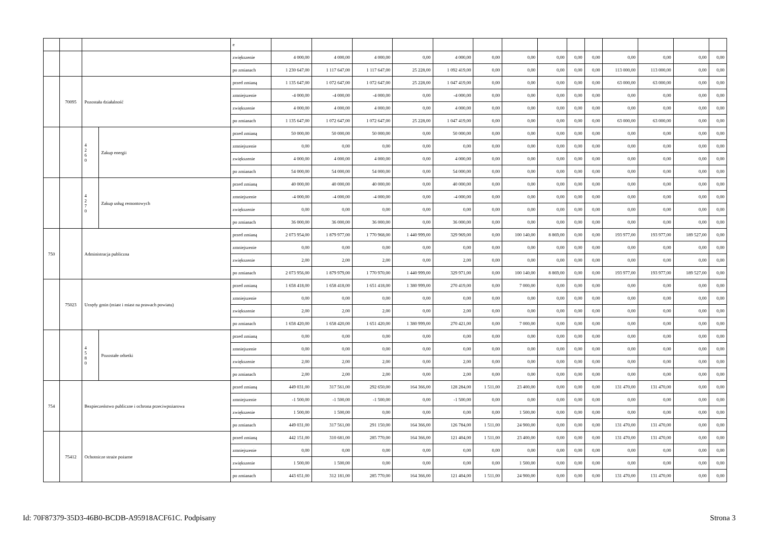| | | | | e | | | | | | | | | | | | | | |
| | | | | zwiększenie | 4 000,00 | 4 000,00 | 4 000,00 | 0,00 | 4 000,00 | 0,00 | 0,00 | 0,00 | 0,00 | 0,00 | 0,00 | 0,00 | 0,00 | 0,00 |
| | | | | po zmianach | 1 230 647,00 | 1 117 647,00 | 1 117 647,00 | 25 228,00 | 1 092 419,00 | 0,00 | 0,00 | 0,00 | 0,00 | 0,00 | 113 000,00 | 113 000,00 | 0,00 | 0,00 |
| | 70095 | Pozostała działalność | | przed zmianą | 1 135 647,00 | 1 072 647,00 | 1 072 647,00 | 25 228,00 | 1 047 419,00 | 0,00 | 0,00 | 0,00 | 0,00 | 0,00 | 63 000,00 | 63 000,00 | 0,00 | 0,00 |
| | | | | zmniejszenie | -4 000,00 | -4 000,00 | -4 000,00 | 0,00 | -4 000,00 | 0,00 | 0,00 | 0,00 | 0,00 | 0,00 | 0,00 | 0,00 | 0,00 | 0,00 |
| | | | | zwiększenie | 4 000,00 | 4 000,00 | 4 000,00 | 0,00 | 4 000,00 | 0,00 | 0,00 | 0,00 | 0,00 | 0,00 | 0,00 | 0,00 | 0,00 | 0,00 |
| | | | | po zmianach | 1 135 647,00 | 1 072 647,00 | 1 072 647,00 | 25 228,00 | 1 047 419,00 | 0,00 | 0,00 | 0,00 | 0,00 | 0,00 | 63 000,00 | 63 000,00 | 0,00 | 0,00 |
| | | 4 2 6 0 | Zakup energii | przed zmianą | 50 000,00 | 50 000,00 | 50 000,00 | 0,00 | 50 000,00 | 0,00 | 0,00 | 0,00 | 0,00 | 0,00 | 0,00 | 0,00 | 0,00 | 0,00 |
| | | | | zmniejszenie | 0,00 | 0,00 | 0,00 | 0,00 | 0,00 | 0,00 | 0,00 | 0,00 | 0,00 | 0,00 | 0,00 | 0,00 | 0,00 | 0,00 |
| | | | | zwiększenie | 4 000,00 | 4 000,00 | 4 000,00 | 0,00 | 4 000,00 | 0,00 | 0,00 | 0,00 | 0,00 | 0,00 | 0,00 | 0,00 | 0,00 | 0,00 |
| | | | | po zmianach | 54 000,00 | 54 000,00 | 54 000,00 | 0,00 | 54 000,00 | 0,00 | 0,00 | 0,00 | 0,00 | 0,00 | 0,00 | 0,00 | 0,00 | 0,00 |
| | | 4 2 7 0 | Zakup usług remontowych | przed zmianą | 40 000,00 | 40 000,00 | 40 000,00 | 0,00 | 40 000,00 | 0,00 | 0,00 | 0,00 | 0,00 | 0,00 | 0,00 | 0,00 | 0,00 | 0,00 |
| | | | | zmniejszenie | -4 000,00 | -4 000,00 | -4 000,00 | 0,00 | -4 000,00 | 0,00 | 0,00 | 0,00 | 0,00 | 0,00 | 0,00 | 0,00 | 0,00 | 0,00 |
| | | | | zwiększenie | 0,00 | 0,00 | 0,00 | 0,00 | 0,00 | 0,00 | 0,00 | 0,00 | 0,00 | 0,00 | 0,00 | 0,00 | 0,00 | 0,00 |
| | | | | po zmianach | 36 000,00 | 36 000,00 | 36 000,00 | 0,00 | 36 000,00 | 0,00 | 0,00 | 0,00 | 0,00 | 0,00 | 0,00 | 0,00 | 0,00 | 0,00 |
| 750 | | Administracja publiczna | | przed zmianą | 2 073 954,00 | 1 879 977,00 | 1 770 968,00 | 1 440 999,00 | 329 969,00 | 0,00 | 100 140,00 | 8 869,00 | 0,00 | 0,00 | 193 977,00 | 193 977,00 | 189 527,00 | 0,00 |
| | | | | zmniejszenie | 0,00 | 0,00 | 0,00 | 0,00 | 0,00 | 0,00 | 0,00 | 0,00 | 0,00 | 0,00 | 0,00 | 0,00 | 0,00 | 0,00 |
| | | | | zwiększenie | 2,00 | 2,00 | 2,00 | 0,00 | 2,00 | 0,00 | 0,00 | 0,00 | 0,00 | 0,00 | 0,00 | 0,00 | 0,00 | 0,00 |
| | | | | po zmianach | 2 073 956,00 | 1 879 979,00 | 1 770 970,00 | 1 440 999,00 | 329 971,00 | 0,00 | 100 140,00 | 8 869,00 | 0,00 | 0,00 | 193 977,00 | 193 977,00 | 189 527,00 | 0,00 |
| | 75023 | Urzędy gmin (miast i miast na prawach powiatu) | | przed zmianą | 1 658 418,00 | 1 658 418,00 | 1 651 418,00 | 1 380 999,00 | 270 419,00 | 0,00 | 7 000,00 | 0,00 | 0,00 | 0,00 | 0,00 | 0,00 | 0,00 | 0,00 |
| | | | | zmniejszenie | 0,00 | 0,00 | 0,00 | 0,00 | 0,00 | 0,00 | 0,00 | 0,00 | 0,00 | 0,00 | 0,00 | 0,00 | 0,00 | 0,00 |
| | | | | zwiększenie | 2,00 | 2,00 | 2,00 | 0,00 | 2,00 | 0,00 | 0,00 | 0,00 | 0,00 | 0,00 | 0,00 | 0,00 | 0,00 | 0,00 |
| | | | | po zmianach | 1 658 420,00 | 1 658 420,00 | 1 651 420,00 | 1 380 999,00 | 270 421,00 | 0,00 | 7 000,00 | 0,00 | 0,00 | 0,00 | 0,00 | 0,00 | 0,00 | 0,00 |
| | | 4 5 8 0 | Pozostałe odsetki | przed zmianą | 0,00 | 0,00 | 0,00 | 0,00 | 0,00 | 0,00 | 0,00 | 0,00 | 0,00 | 0,00 | 0,00 | 0,00 | 0,00 | 0,00 |
| | | | | zmniejszenie | 0,00 | 0,00 | 0,00 | 0,00 | 0,00 | 0,00 | 0,00 | 0,00 | 0,00 | 0,00 | 0,00 | 0,00 | 0,00 | 0,00 |
| | | | | zwiększenie | 2,00 | 2,00 | 2,00 | 0,00 | 2,00 | 0,00 | 0,00 | 0,00 | 0,00 | 0,00 | 0,00 | 0,00 | 0,00 | 0,00 |
| | | | | po zmianach | 2,00 | 2,00 | 2,00 | 0,00 | 2,00 | 0,00 | 0,00 | 0,00 | 0,00 | 0,00 | 0,00 | 0,00 | 0,00 | 0,00 |
| 754 | | Bezpieczeństwo publiczne i ochrona przeciwpożarowa | | przed zmianą | 449 031,00 | 317 561,00 | 292 650,00 | 164 366,00 | 128 284,00 | 1 511,00 | 23 400,00 | 0,00 | 0,00 | 0,00 | 131 470,00 | 131 470,00 | 0,00 | 0,00 |
| | | | | zmniejszenie | -1 500,00 | -1 500,00 | -1 500,00 | 0,00 | -1 500,00 | 0,00 | 0,00 | 0,00 | 0,00 | 0,00 | 0,00 | 0,00 | 0,00 | 0,00 |
| | | | | zwiększenie | 1 500,00 | 1 500,00 | 0,00 | 0,00 | 0,00 | 0,00 | 1 500,00 | 0,00 | 0,00 | 0,00 | 0,00 | 0,00 | 0,00 | 0,00 |
| | | | | po zmianach | 449 031,00 | 317 561,00 | 291 150,00 | 164 366,00 | 126 784,00 | 1 511,00 | 24 900,00 | 0,00 | 0,00 | 0,00 | 131 470,00 | 131 470,00 | 0,00 | 0,00 |
| | 75412 | Ochotnicze straże pożarne | | przed zmianą | 442 151,00 | 310 681,00 | 285 770,00 | 164 366,00 | 121 404,00 | 1 511,00 | 23 400,00 | 0,00 | 0,00 | 0,00 | 131 470,00 | 131 470,00 | 0,00 | 0,00 |
| | | | | zmniejszenie | 0,00 | 0,00 | 0,00 | 0,00 | 0,00 | 0,00 | 0,00 | 0,00 | 0,00 | 0,00 | 0,00 | 0,00 | 0,00 | 0,00 |
| | | | | zwiększenie | 1 500,00 | 1 500,00 | 0,00 | 0,00 | 0,00 | 0,00 | 1 500,00 | 0,00 | 0,00 | 0,00 | 0,00 | 0,00 | 0,00 | 0,00 |
| | | | | po zmianach | 443 651,00 | 312 181,00 | 285 770,00 | 164 366,00 | 121 404,00 | 1 511,00 | 24 900,00 | 0,00 | 0,00 | 0,00 | 131 470,00 | 131 470,00 | 0,00 | 0,00 |
Id: 70F87379-35D3-46B0-BCDB-A95918ACF61C. Podpisany Strona 3